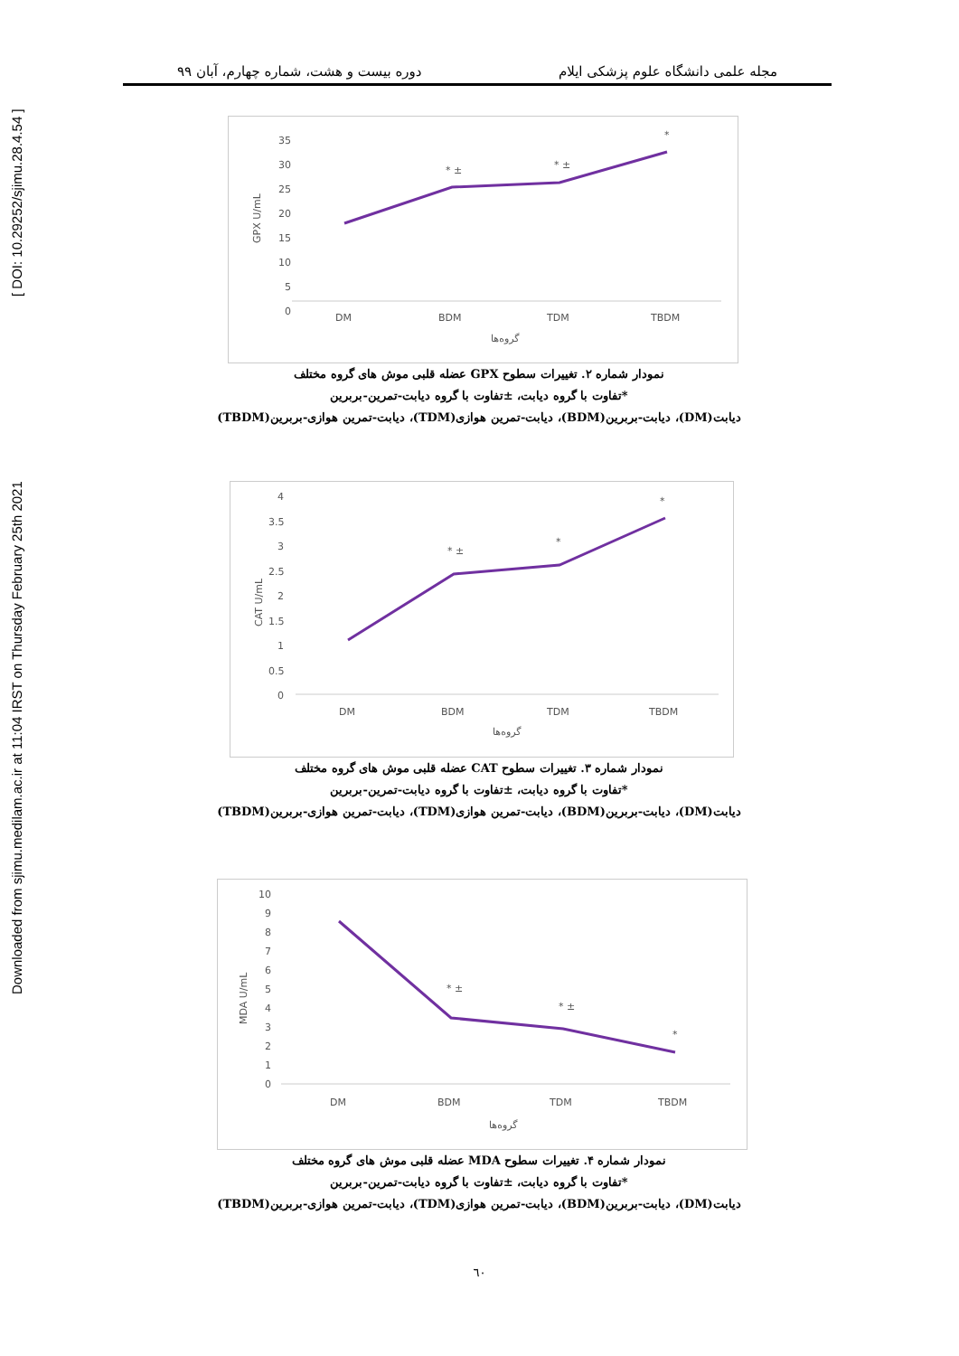Downloaded from sjimu.medilam.ac.ir at 11:04 IRST on Thursday February 25th 2021 [ DOI: 10.29252/sjimu.28.4.54 ]
مجله علمی دانشگاه علوم پزشکی ایلام دوره بیست و هشت، شماره چهارم، آبان ۹۹
35
30
25
20
15
10
5
0
DM
BDM
TDM
TBDM
* ±
* ±
*
گروه‌ها
GPX U/mL
نمودار شماره ۲. تغییرات سطوح GPX عضله قلبی موش های گروه مختلف
*تفاوت با گروه دیابت، ±تفاوت با گروه دیابت-تمرین-بربرین
دیابت(DM)، دیابت-بربرین(BDM)، دیابت-تمرین هوازی(TDM)، دیابت-تمرین هوازی-بربرین(TBDM)
4
3.5
3
2.5
2
1.5
1
0.5
0
DM
BDM
TDM
TBDM
* ±
*
*
گروه‌ها
CAT U/mL
نمودار شماره ۳. تغییرات سطوح CAT عضله قلبی موش های گروه مختلف
*تفاوت با گروه دیابت، ±تفاوت با گروه دیابت-تمرین-بربرین
دیابت(DM)، دیابت-بربرین(BDM)، دیابت-تمرین هوازی(TDM)، دیابت-تمرین هوازی-بربرین(TBDM)
10
9
8
7
6
5
4
3
2
1
0
DM
BDM
TDM
TBDM
* ±
* ±
*
گروه‌ها
MDA U/mL
نمودار شماره ۴. تغییرات سطوح MDA عضله قلبی موش های گروه مختلف
*تفاوت با گروه دیابت، ±تفاوت با گروه دیابت-تمرین-بربرین
دیابت(DM)، دیابت-بربرین(BDM)، دیابت-تمرین هوازی(TDM)، دیابت-تمرین هوازی-بربرین(TBDM)
٦٠